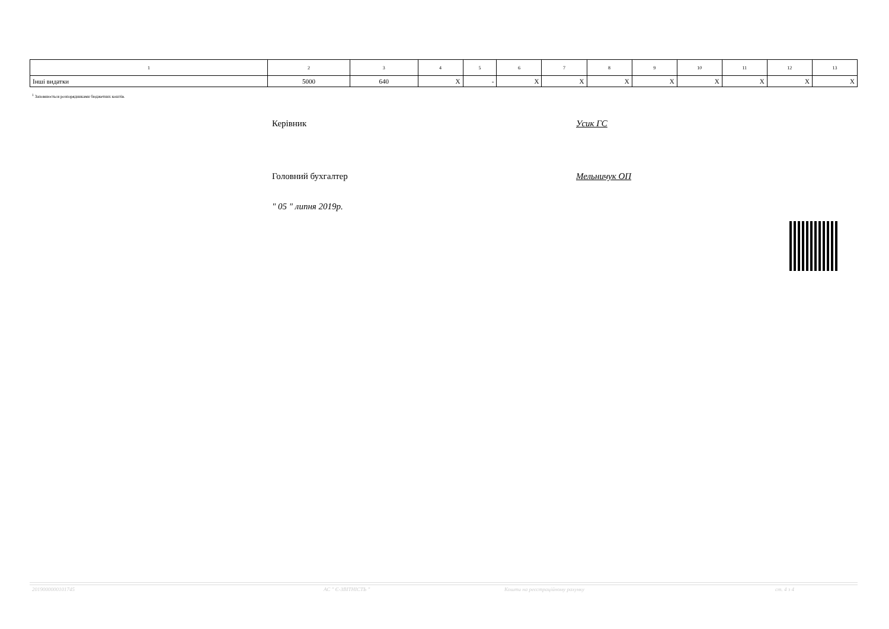| 1 | 2 | 3 | 4 | 5 | 6 | 7 | 8 | 9 | 10 | 11 | 12 | 13 |
| --- | --- | --- | --- | --- | --- | --- | --- | --- | --- | --- | --- | --- |
| Інші видатки | 5000 | 640 | X | - | X | X | X | X | X | X | X | X |
<sup>1</sup> Заповнюється розпорядниками бюджетних коштів.
Керівник Усик ГС
Головний бухгалтер Мельничук ОП
" 05 " липня 2019р.
2019000000101745 АС " Є-ЗВІТНІСТЬ "
Кошти на реєстраційному рахунку
ст. 4 з 4